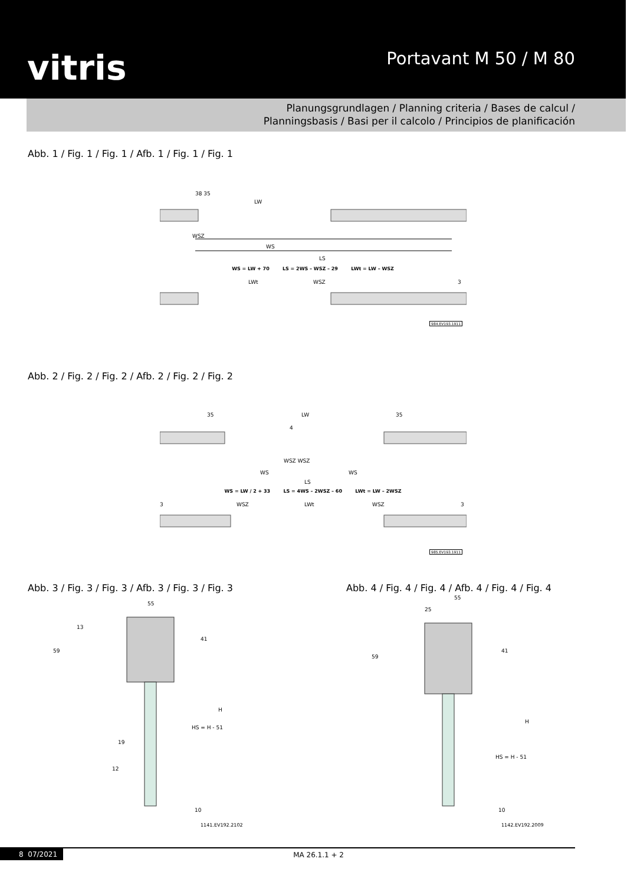vitris
Portavant M 50 / M 80
Planungsgrundlagen / Planning criteria / Bases de calcul /
Planningsbasis / Basi per il calcolo / Principios de planificación
Abb. 1 / Fig. 1 / Fig. 1 / Afb. 1 / Fig. 1 / Fig. 1
LW
WS
LS
38 35
WSZ
WS = LW + 70 LS = 2WS – WSZ – 29 LWt = LW – WSZ
LWt
WSZ
3
984.EV193.1911
Abb. 2 / Fig. 2 / Fig. 2 / Afb. 2 / Fig. 2 / Fig. 2
LW
35
35
4
WSZ WSZ
WS
WS
LS
WS = LW / 2 + 33 LS = 4WS – 2WSZ – 60 LWt = LW – 2WSZ
3
WSZ
LWt
WSZ
3
985.EV193.1911
Abb. 3 / Fig. 3 / Fig. 3 / Afb. 3 / Fig. 3 / Fig. 3
55
59
13
41
H
HS = H - 51
19
12
10
1141.EV192.2102
Abb. 4 / Fig. 4 / Fig. 4 / Afb. 4 / Fig. 4 / Fig. 4
55
25
59
41
H
HS = H - 51
10
1142.EV192.2009
8 07/2021 MA 26.1.1 + 2